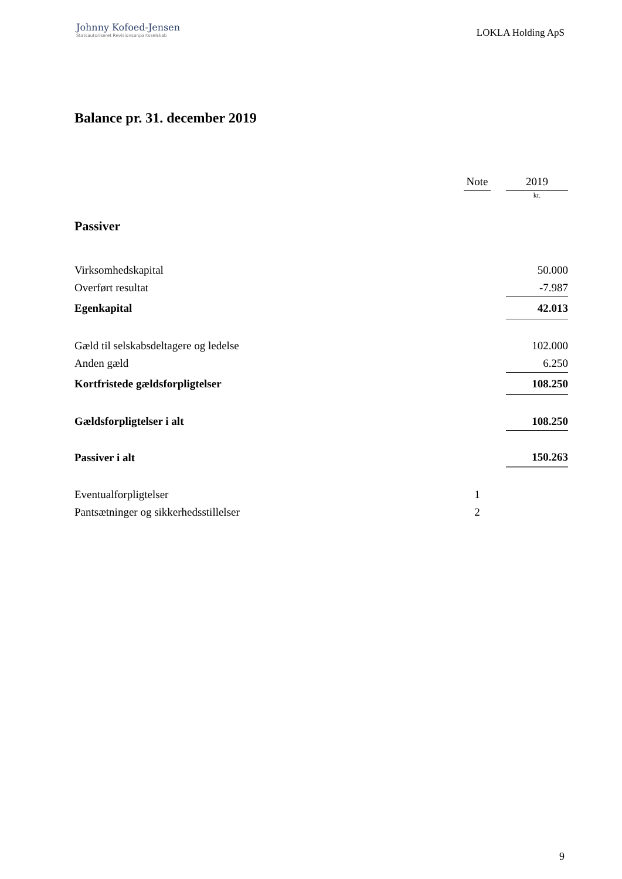Johnny Kofoed-Jensen
Statsautoriseret Revisionsanpartsselskab
LOKLA Holding ApS
Balance pr. 31. december 2019
| | Note | | 2019 |
| | | | kr. |
| Passiver | | | |
| Virksomhedskapital | | | 50.000 |
| Overført resultat | | | -7.987 |
| Egenkapital | | | 42.013 |
| Gæld til selskabsdeltagere og ledelse | | | 102.000 |
| Anden gæld | | | 6.250 |
| Kortfristede gældsforpligtelser | | | 108.250 |
| Gældsforpligtelser i alt | | | 108.250 |
| Passiver i alt | | | 150.263 |
| Eventualforpligtelser | 1 | | |
| Pantsætninger og sikkerhedsstillelser | 2 | | |
9